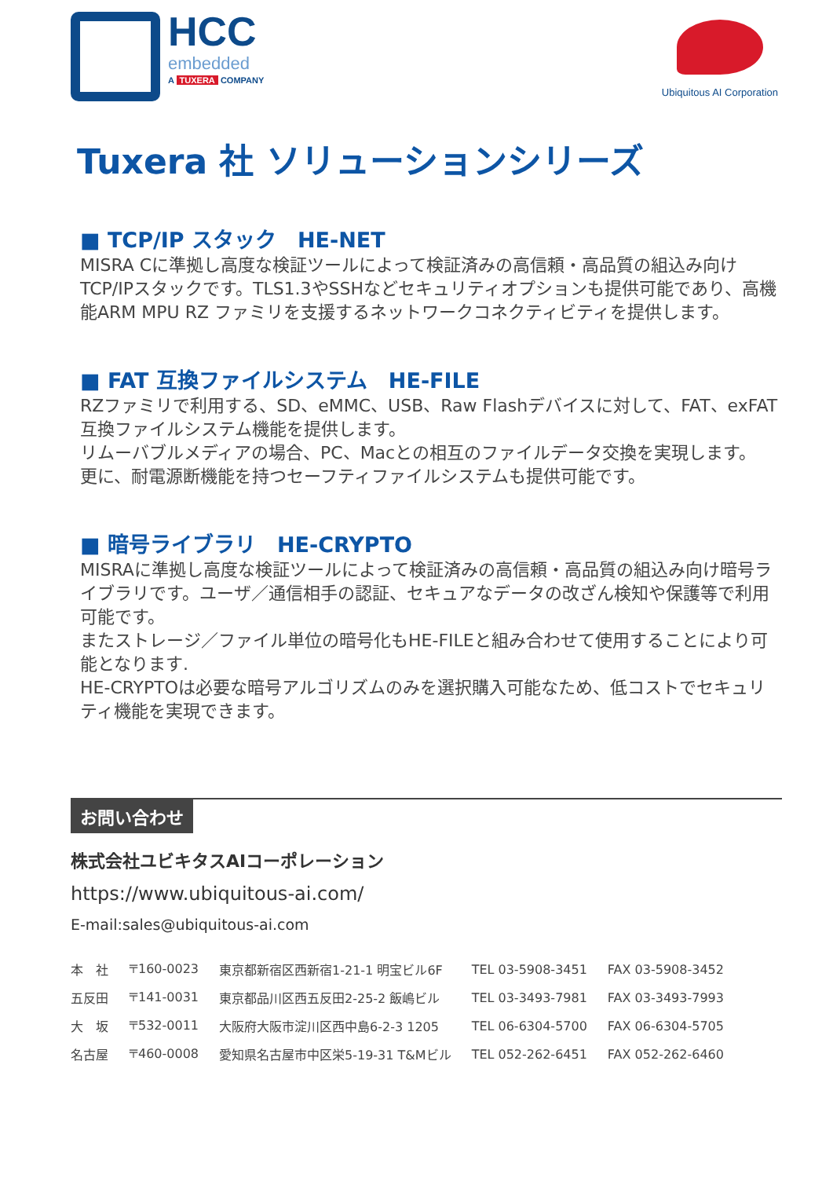HCC
embedded
A TUXERA COMPANY
Ubiquitous AI Corporation
Tuxera 社 ソリューションシリーズ
■ TCP/IP スタック　HE-NET
MISRA Cに準拠し高度な検証ツールによって検証済みの高信頼・高品質の組込み向けTCP/IPスタックです。TLS1.3やSSHなどセキュリティオプションも提供可能であり、高機能ARM MPU RZ ファミリを支援するネットワークコネクティビティを提供します。
■ FAT 互換ファイルシステム　HE-FILE
RZファミリで利用する、SD、eMMC、USB、Raw Flashデバイスに対して、FAT、exFAT互換ファイルシステム機能を提供します。
リムーバブルメディアの場合、PC、Macとの相互のファイルデータ交換を実現します。
更に、耐電源断機能を持つセーフティファイルシステムも提供可能です。
■ 暗号ライブラリ　HE-CRYPTO
MISRAに準拠し高度な検証ツールによって検証済みの高信頼・高品質の組込み向け暗号ライブラリです。ユーザ／通信相手の認証、セキュアなデータの改ざん検知や保護等で利用可能です。
またストレージ／ファイル単位の暗号化もHE-FILEと組み合わせて使用することにより可能となります.
HE-CRYPTOは必要な暗号アルゴリズムのみを選択購入可能なため、低コストでセキュリティ機能を実現できます。
お問い合わせ
株式会社ユビキタスAIコーポレーション
https://www.ubiquitous-ai.com/
E-mail:sales@ubiquitous-ai.com
| 本 社 | 〒160-0023 | 東京都新宿区西新宿1-21-1 明宝ビル6F | TEL 03-5908-3451 | FAX 03-5908-3452 |
| 五反田 | 〒141-0031 | 東京都品川区西五反田2-25-2 飯嶋ビル | TEL 03-3493-7981 | FAX 03-3493-7993 |
| 大 坂 | 〒532-0011 | 大阪府大阪市淀川区西中島6-2-3 1205 | TEL 06-6304-5700 | FAX 06-6304-5705 |
| 名古屋 | 〒460-0008 | 愛知県名古屋市中区栄5-19-31 T&Mビル | TEL 052-262-6451 | FAX 052-262-6460 |